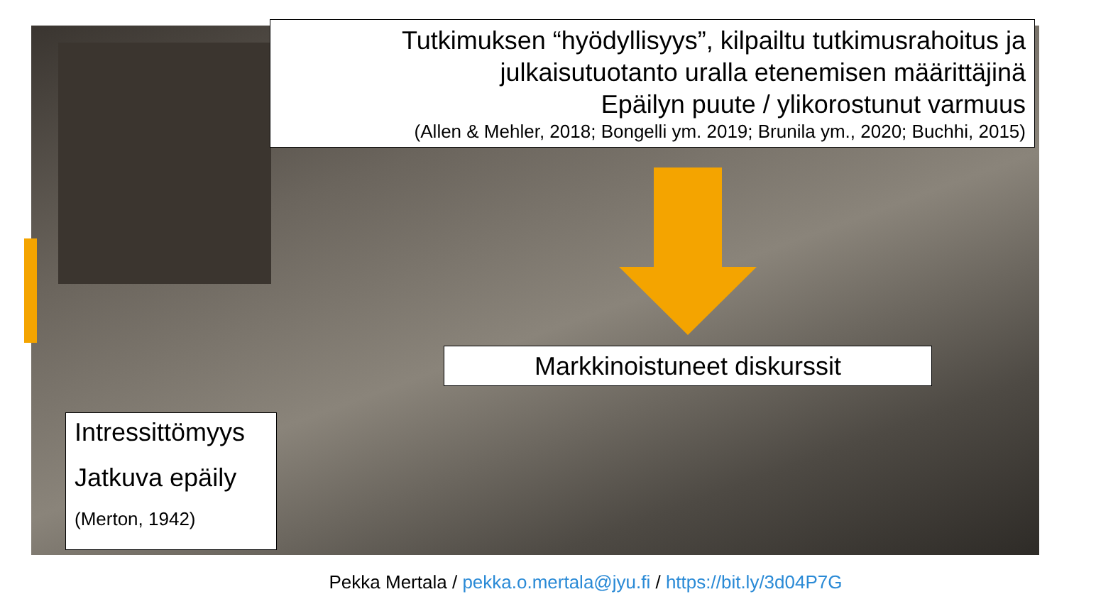Tutkimuksen “hyödyllisyys”, kilpailtu tutkimusrahoitus ja
julkaisutuotanto uralla etenemisen määrittäjinä
Epäilyn puute / ylikorostunut varmuus
(Allen & Mehler, 2018; Bongelli ym. 2019; Brunila ym., 2020; Buchhi, 2015)
Markkinoistuneet diskurssit
Intressittömyys
Jatkuva epäily
(Merton, 1942)
Pekka Mertala / pekka.o.mertala@jyu.fi / https://bit.ly/3d04P7G